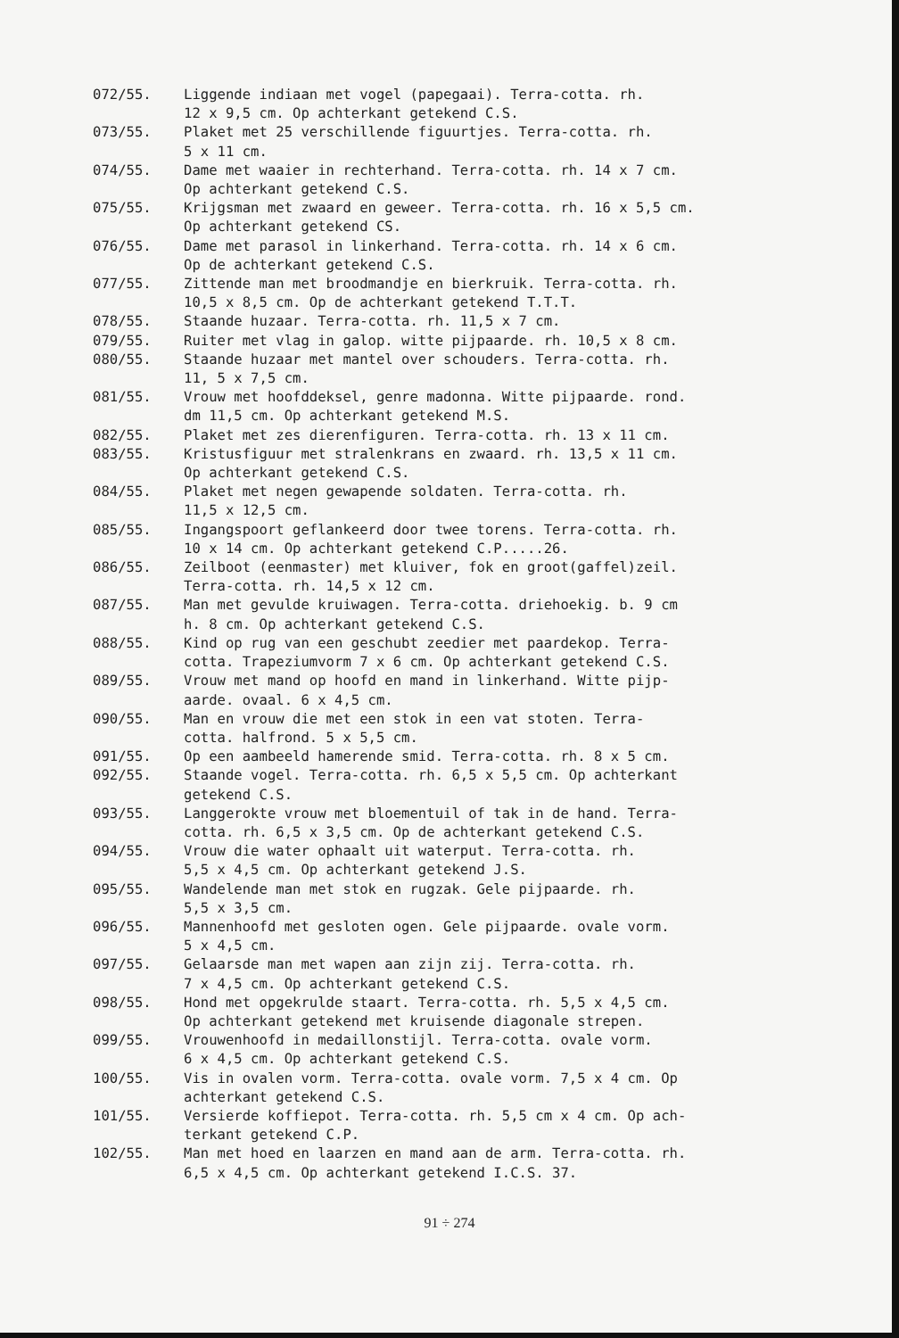072/55. Liggende indiaan met vogel (papegaai). Terra-cotta. rh.
12 x 9,5 cm. Op achterkant getekend C.S.
073/55. Plaket met 25 verschillende figuurtjes. Terra-cotta. rh.
5 x 11 cm.
074/55. Dame met waaier in rechterhand. Terra-cotta. rh. 14 x 7 cm.
Op achterkant getekend C.S.
075/55. Krijgsman met zwaard en geweer. Terra-cotta. rh. 16 x 5,5 cm.
Op achterkant getekend CS.
076/55. Dame met parasol in linkerhand. Terra-cotta. rh. 14 x 6 cm.
Op de achterkant getekend C.S.
077/55. Zittende man met broodmandje en bierkruik. Terra-cotta. rh.
10,5 x 8,5 cm. Op de achterkant getekend T.T.T.
078/55. Staande huzaar. Terra-cotta. rh. 11,5 x 7 cm.
079/55. Ruiter met vlag in galop. witte pijpaarde. rh. 10,5 x 8 cm.
080/55. Staande huzaar met mantel over schouders. Terra-cotta. rh.
11, 5 x 7,5 cm.
081/55. Vrouw met hoofddeksel, genre madonna. Witte pijpaarde. rond.
dm 11,5 cm. Op achterkant getekend M.S.
082/55. Plaket met zes dierenfiguren. Terra-cotta. rh. 13 x 11 cm.
083/55. Kristusfiguur met stralenkrans en zwaard. rh. 13,5 x 11 cm.
Op achterkant getekend C.S.
084/55. Plaket met negen gewapende soldaten. Terra-cotta. rh.
11,5 x 12,5 cm.
085/55. Ingangspoort geflankeerd door twee torens. Terra-cotta. rh.
10 x 14 cm. Op achterkant getekend C.P.....26.
086/55. Zeilboot (eenmaster) met kluiver, fok en groot(gaffel)zeil.
Terra-cotta. rh. 14,5 x 12 cm.
087/55. Man met gevulde kruiwagen. Terra-cotta. driehoekig. b. 9 cm
h. 8 cm. Op achterkant getekend C.S.
088/55. Kind op rug van een geschubt zeedier met paardekop. Terra-
cotta. Trapeziumvorm 7 x 6 cm. Op achterkant getekend C.S.
089/55. Vrouw met mand op hoofd en mand in linkerhand. Witte pijp-
aarde. ovaal. 6 x 4,5 cm.
090/55. Man en vrouw die met een stok in een vat stoten. Terra-
cotta. halfrond. 5 x 5,5 cm.
091/55. Op een aambeeld hamerende smid. Terra-cotta. rh. 8 x 5 cm.
092/55. Staande vogel. Terra-cotta. rh. 6,5 x 5,5 cm. Op achterkant
getekend C.S.
093/55. Langgerokte vrouw met bloementuil of tak in de hand. Terra-
cotta. rh. 6,5 x 3,5 cm. Op de achterkant getekend C.S.
094/55. Vrouw die water ophaalt uit waterput. Terra-cotta. rh.
5,5 x 4,5 cm. Op achterkant getekend J.S.
095/55. Wandelende man met stok en rugzak. Gele pijpaarde. rh.
5,5 x 3,5 cm.
096/55. Mannenhoofd met gesloten ogen. Gele pijpaarde. ovale vorm.
5 x 4,5 cm.
097/55. Gelaarsde man met wapen aan zijn zij. Terra-cotta. rh.
7 x 4,5 cm. Op achterkant getekend C.S.
098/55. Hond met opgekrulde staart. Terra-cotta. rh. 5,5 x 4,5 cm.
Op achterkant getekend met kruisende diagonale strepen.
099/55. Vrouwenhoofd in medaillonstijl. Terra-cotta. ovale vorm.
6 x 4,5 cm. Op achterkant getekend C.S.
100/55. Vis in ovalen vorm. Terra-cotta. ovale vorm. 7,5 x 4 cm. Op
achterkant getekend C.S.
101/55. Versierde koffiepot. Terra-cotta. rh. 5,5 cm x 4 cm. Op ach-
terkant getekend C.P.
102/55. Man met hoed en laarzen en mand aan de arm. Terra-cotta. rh.
6,5 x 4,5 cm. Op achterkant getekend I.C.S. 37.
91 ÷ 274